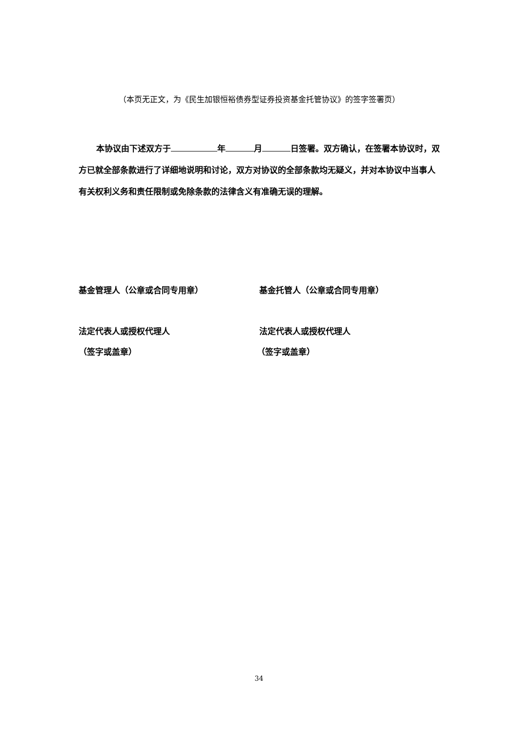（本页无正文，为《民生加银恒裕债券型证券投资基金托管协议》的签字签署页）
本协议由下述双方于 年 月 日签署。双方确认，在签署本协议时，双方已就全部条款进行了详细地说明和讨论，双方对协议的全部条款均无疑义，并对本协议中当事人有关权利义务和责任限制或免除条款的法律含义有准确无误的理解。
基金管理人（公章或合同专用章） 基金托管人（公章或合同专用章）
法定代表人或授权代理人 法定代表人或授权代理人
（签字或盖章） （签字或盖章）
34